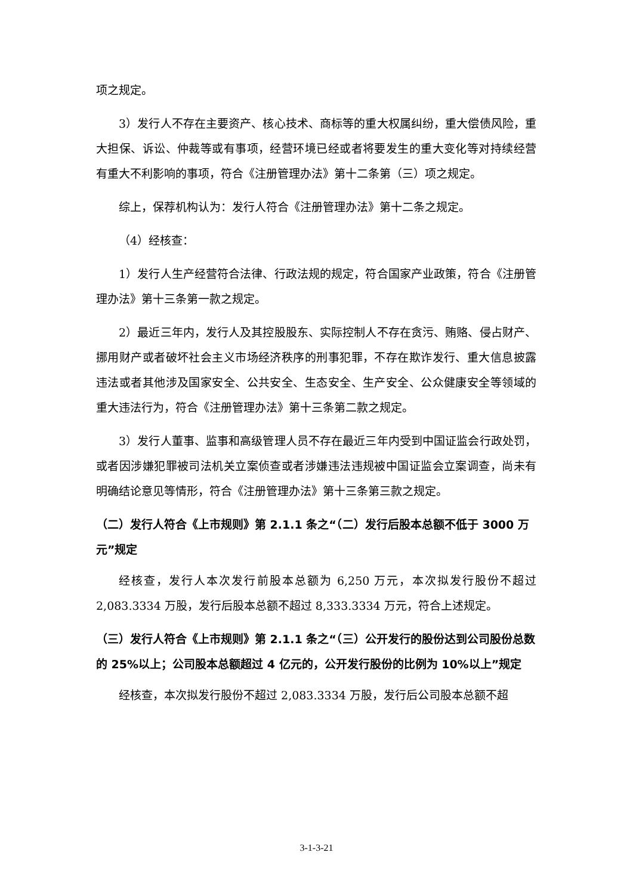项之规定。
3）发行人不存在主要资产、核心技术、商标等的重大权属纠纷，重大偿债风险，重大担保、诉讼、仲裁等或有事项，经营环境已经或者将要发生的重大变化等对持续经营有重大不利影响的事项，符合《注册管理办法》第十二条第（三）项之规定。
综上，保荐机构认为：发行人符合《注册管理办法》第十二条之规定。
（4）经核查：
1）发行人生产经营符合法律、行政法规的规定，符合国家产业政策，符合《注册管理办法》第十三条第一款之规定。
2）最近三年内，发行人及其控股股东、实际控制人不存在贪污、贿赂、侵占财产、挪用财产或者破坏社会主义市场经济秩序的刑事犯罪，不存在欺诈发行、重大信息披露违法或者其他涉及国家安全、公共安全、生态安全、生产安全、公众健康安全等领域的重大违法行为，符合《注册管理办法》第十三条第二款之规定。
3）发行人董事、监事和高级管理人员不存在最近三年内受到中国证监会行政处罚，或者因涉嫌犯罪被司法机关立案侦查或者涉嫌违法违规被中国证监会立案调查，尚未有明确结论意见等情形，符合《注册管理办法》第十三条第三款之规定。
（二）发行人符合《上市规则》第 2.1.1 条之“（二）发行后股本总额不低于 3000 万元”规定
经核查，发行人本次发行前股本总额为 6,250 万元，本次拟发行股份不超过 2,083.3334 万股，发行后股本总额不超过 8,333.3334 万元，符合上述规定。
（三）发行人符合《上市规则》第 2.1.1 条之“（三）公开发行的股份达到公司股份总数的 25%以上；公司股本总额超过 4 亿元的，公开发行股份的比例为 10%以上”规定
经核查，本次拟发行股份不超过 2,083.3334 万股，发行后公司股本总额不超
3-1-3-21